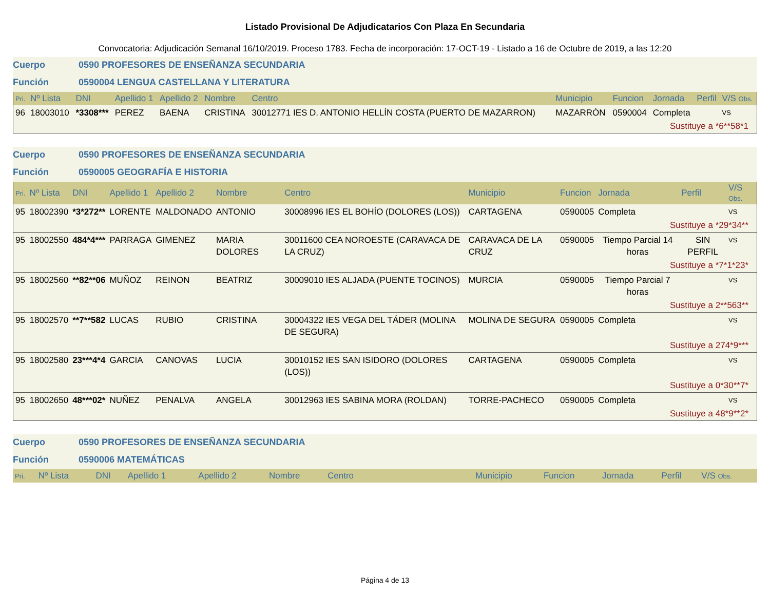Listado Provisional De Adjudicatarios Con Plaza En Secundaria
Convocatoria: Adjudicación Semanal 16/10/2019. Proceso 1783. Fecha de incorporación: 17-OCT-19 - Listado a 16 de Octubre de 2019, a las 12:20
Cuerpo 0590 PROFESORES DE ENSEÑANZA SECUNDARIA
Función 0590004 LENGUA CASTELLANA Y LITERATURA
| Pri. | Nº Lista | DNI | Apellido 1 | Apellido 2 | Nombre | Centro | Municipio | Funcion | Jornada | Perfil | V/S Obs. |
| --- | --- | --- | --- | --- | --- | --- | --- | --- | --- | --- | --- |
| 96 | 18003010 | *3308*** | PEREZ | BAENA | CRISTINA | 30012771 IES D. ANTONIO HELLÍN COSTA (PUERTO DE MAZARRON) | MAZARRÓN | 0590004 | Completa | | VS |
| Sustituye a *6**58*1 | | | | | | | | | | | |
Cuerpo 0590 PROFESORES DE ENSEÑANZA SECUNDARIA
Función 0590005 GEOGRAFÍA E HISTORIA
| Pri. | Nº Lista | DNI | Apellido 1 | Apellido 2 | Nombre | Centro | Municipio | Funcion | Jornada | Perfil | V/S Obs. |
| --- | --- | --- | --- | --- | --- | --- | --- | --- | --- | --- | --- |
| 95 | 18002390 | *3*272** | LORENTE | MALDONADO | ANTONIO | 30008996 IES EL BOHÍO (DOLORES (LOS)) | CARTAGENA | 0590005 | Completa | | VS |
| Sustituye a *29*34** | | | | | | | | | | | |
| 95 | 18002550 | 484*4*** | PARRAGA | GIMENEZ | MARIA DOLORES | 30011600 CEA NOROESTE (CARAVACA DE LA CRUZ) | CARAVACA DE LA CRUZ | 0590005 | Tiempo Parcial 14 horas | SIN PERFIL | VS |
| Sustituye a *7*1*23* | | | | | | | | | | | |
| 95 | 18002560 | **82**06 | MUÑOZ | REINON | BEATRIZ | 30009010 IES ALJADA (PUENTE TOCINOS) | MURCIA | 0590005 | Tiempo Parcial 7 horas | | VS |
| Sustituye a 2**563** | | | | | | | | | | | |
| 95 | 18002570 | **7**582 | LUCAS | RUBIO | CRISTINA | 30004322 IES VEGA DEL TÁDER (MOLINA DE SEGURA) | MOLINA DE SEGURA | 0590005 | Completa | | VS |
| Sustituye a 274*9*** | | | | | | | | | | | |
| 95 | 18002580 | 23***4*4 | GARCIA | CANOVAS | LUCIA | 30010152 IES SAN ISIDORO (DOLORES (LOS)) | CARTAGENA | 0590005 | Completa | | VS |
| Sustituye a 0*30**7* | | | | | | | | | | | |
| 95 | 18002650 | 48***02* | NUÑEZ | PENALVA | ANGELA | 30012963 IES SABINA MORA (ROLDAN) | TORRE-PACHECO | 0590005 | Completa | | VS |
| Sustituye a 48*9**2* | | | | | | | | | | | |
Cuerpo 0590 PROFESORES DE ENSEÑANZA SECUNDARIA
Función 0590006 MATEMÁTICAS
| Pri. | Nº Lista | DNI | Apellido 1 | Apellido 2 | Nombre | Centro | Municipio | Funcion | Jornada | Perfil | V/S Obs. |
| --- | --- | --- | --- | --- | --- | --- | --- | --- | --- | --- | --- |
Página 4 de 13